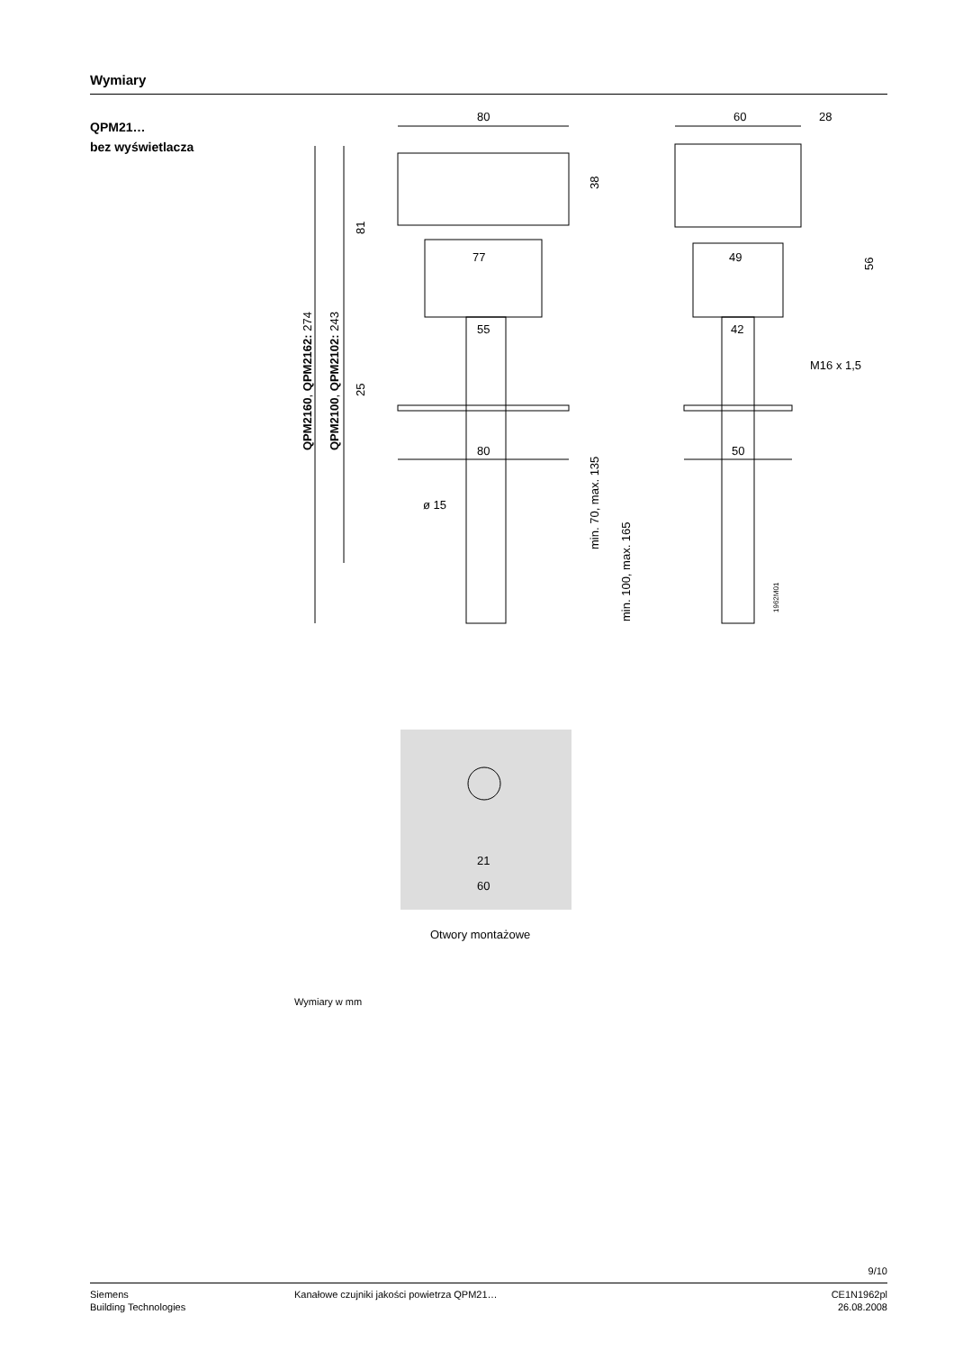Wymiary
QPM21…
bez wyświetlacza
80
60
28
77
49
55
42
80
50
ø 15
M16 x 1,5
21
60
38
81
25
56
min. 70, max. 135
min. 100, max. 165
QPM2160, QPM2162: 274
QPM2100, QPM2102: 243
1962M01
Otwory montażowe
Wymiary w mm
9/10
Siemens
Building Technologies
Kanałowe czujniki jakości powietrza QPM21…
CE1N1962pl
26.08.2008